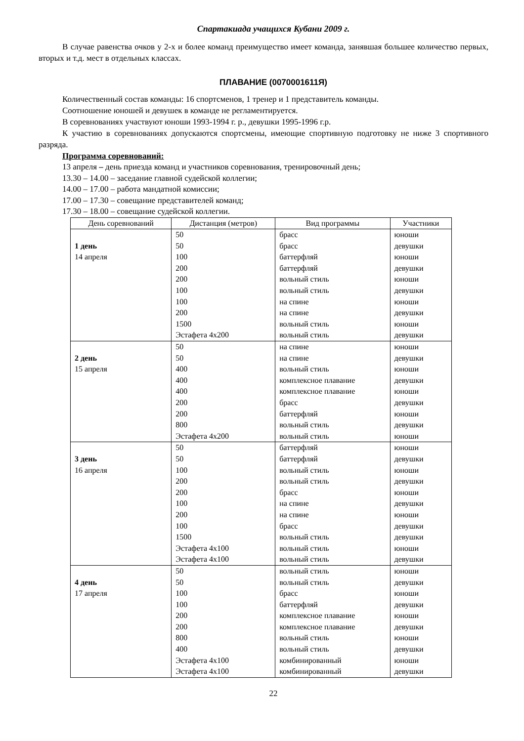Спартакиада учащихся Кубани 2009 г.
В случае равенства очков у 2-х и более команд преимущество имеет команда, занявшая большее количество первых, вторых и т.д. мест в отдельных классах.
ПЛАВАНИЕ (0070001611Я)
Количественный состав команды: 16 спортсменов, 1 тренер и 1 представитель команды.
Соотношение юношей и девушек в команде не регламентируется.
В соревнованиях участвуют юноши 1993-1994 г. р., девушки 1995-1996 г.р.
К участию в соревнованиях допускаются спортсмены, имеющие спортивную подготовку не ниже 3 спортивного разряда.
Программа соревнований:
13 апреля – день приезда команд и участников соревнования, тренировочный день;
13.30 – 14.00 – заседание главной судейской коллегии;
14.00 – 17.00 – работа мандатной комиссии;
17.00 – 17.30 – совещание представителей команд;
17.30 – 18.00 – совещание судейской коллегии.
| День соревнований | Дистанция (метров) | Вид программы | Участники |
| --- | --- | --- | --- |
| 1 день 14 апреля | 50 50 100 200 200 100 100 200 1500 Эстафета 4х200 | брасс брасс баттерфляй баттерфляй вольный стиль вольный стиль на спине на спине вольный стиль вольный стиль | юноши девушки юноши девушки юноши девушки юноши девушки юноши девушки |
| 2 день 15 апреля | 50 50 400 400 400 200 200 800 Эстафета 4х200 | на спине на спине вольный стиль комплексное плавание комплексное плавание брасс баттерфляй вольный стиль вольный стиль | юноши девушки юноши девушки юноши девушки юноши девушки юноши |
| 3 день 16 апреля | 50 50 100 200 200 100 200 100 1500 Эстафета 4х100 Эстафета 4х100 | баттерфляй баттерфляй вольный стиль вольный стиль брасс на спине на спине брасс вольный стиль вольный стиль вольный стиль | юноши девушки юноши девушки юноши девушки юноши девушки девушки юноши девушки |
| 4 день 17 апреля | 50 50 100 100 200 200 800 400 Эстафета 4х100 Эстафета 4х100 | вольный стиль вольный стиль брасс баттерфляй комплексное плавание комплексное плавание вольный стиль вольный стиль комбинированный комбинированный | юноши девушки юноши девушки юноши девушки юноши девушки юноши девушки |
22